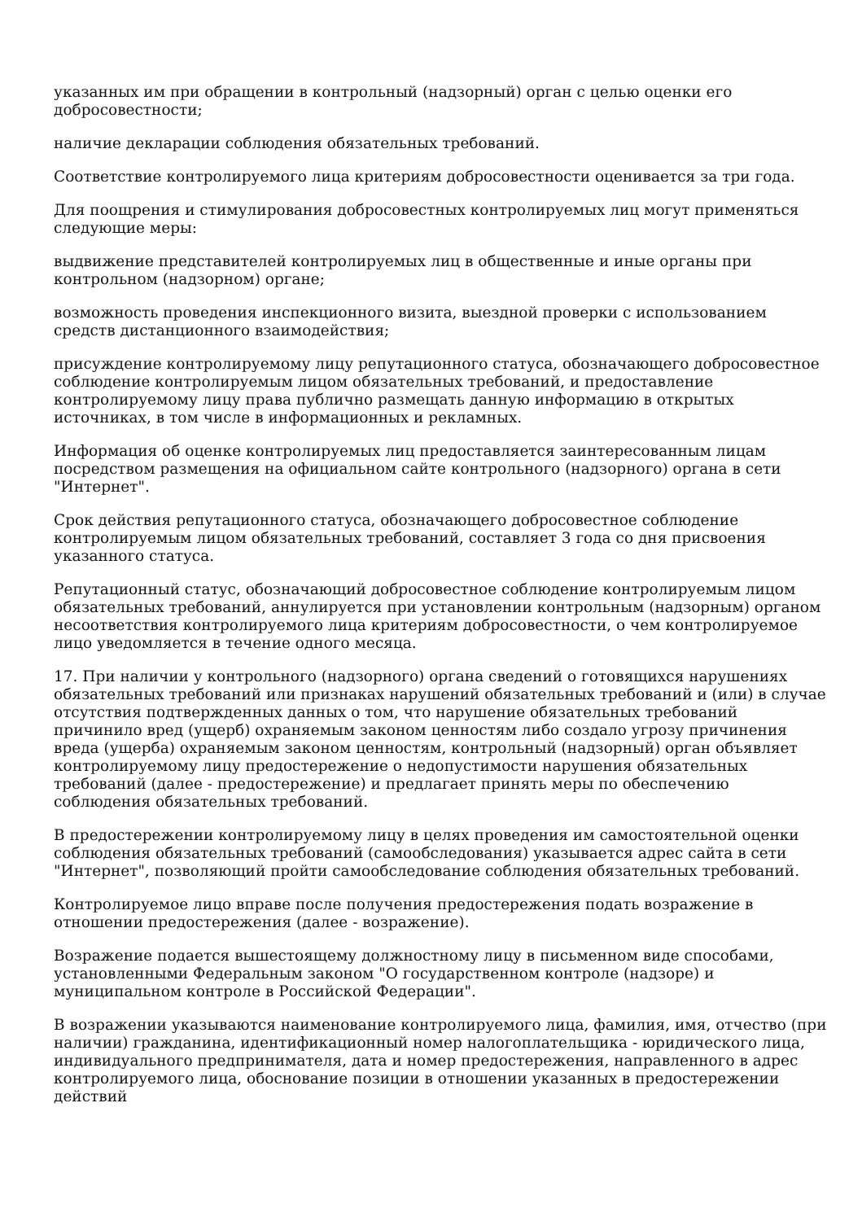указанных им при обращении в контрольный (надзорный) орган с целью оценки его добросовестности;
наличие декларации соблюдения обязательных требований.
Соответствие контролируемого лица критериям добросовестности оценивается за три года.
Для поощрения и стимулирования добросовестных контролируемых лиц могут применяться следующие меры:
выдвижение представителей контролируемых лиц в общественные и иные органы при контрольном (надзорном) органе;
возможность проведения инспекционного визита, выездной проверки с использованием средств дистанционного взаимодействия;
присуждение контролируемому лицу репутационного статуса, обозначающего добросовестное соблюдение контролируемым лицом обязательных требований, и предоставление контролируемому лицу права публично размещать данную информацию в открытых источниках, в том числе в информационных и рекламных.
Информация об оценке контролируемых лиц предоставляется заинтересованным лицам посредством размещения на официальном сайте контрольного (надзорного) органа в сети "Интернет".
Срок действия репутационного статуса, обозначающего добросовестное соблюдение контролируемым лицом обязательных требований, составляет 3 года со дня присвоения указанного статуса.
Репутационный статус, обозначающий добросовестное соблюдение контролируемым лицом обязательных требований, аннулируется при установлении контрольным (надзорным) органом несоответствия контролируемого лица критериям добросовестности, о чем контролируемое лицо уведомляется в течение одного месяца.
17. При наличии у контрольного (надзорного) органа сведений о готовящихся нарушениях обязательных требований или признаках нарушений обязательных требований и (или) в случае отсутствия подтвержденных данных о том, что нарушение обязательных требований причинило вред (ущерб) охраняемым законом ценностям либо создало угрозу причинения вреда (ущерба) охраняемым законом ценностям, контрольный (надзорный) орган объявляет контролируемому лицу предостережение о недопустимости нарушения обязательных требований (далее - предостережение) и предлагает принять меры по обеспечению соблюдения обязательных требований.
В предостережении контролируемому лицу в целях проведения им самостоятельной оценки соблюдения обязательных требований (самообследования) указывается адрес сайта в сети "Интернет", позволяющий пройти самообследование соблюдения обязательных требований.
Контролируемое лицо вправе после получения предостережения подать возражение в отношении предостережения (далее - возражение).
Возражение подается вышестоящему должностному лицу в письменном виде способами, установленными Федеральным законом "О государственном контроле (надзоре) и муниципальном контроле в Российской Федерации".
В возражении указываются наименование контролируемого лица, фамилия, имя, отчество (при наличии) гражданина, идентификационный номер налогоплательщика - юридического лица, индивидуального предпринимателя, дата и номер предостережения, направленного в адрес контролируемого лица, обоснование позиции в отношении указанных в предостережении действий